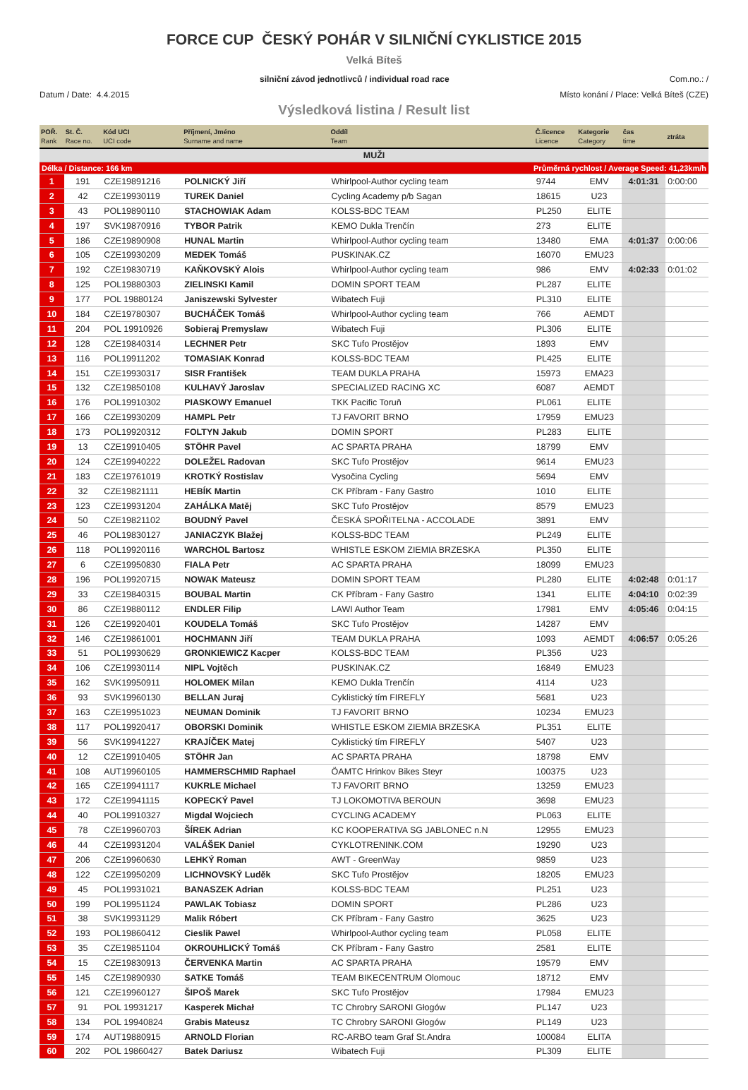FORCE CUP ČESKÝ POHÁR V SILNIČNÍ CYKLISTICE 2015
Velká Bíteš
silniční závod jednotlivců / individual road race Com.no.: /
Datum / Date: 4.4.2015 Místo konání / Place: Velká Bíteš (CZE)
Výsledková listina / Result list
| POŘ. Rank | St. Č. Race no. | Kód UCI UCI code | Příjmení, Jméno Surname and name | Oddíl Team | Č.licence Licence | Kategorie Category | čas time | ztráta |
| --- | --- | --- | --- | --- | --- | --- | --- | --- |
| MUŽI | | | | | | | | |
| Délka / Distance: 166 km | | | | Průměrná rychlost / Average Speed: 41,23km/h | | | | |
| 1 | 191 | CZE19891216 | POLNICKÝ Jiří | Whirlpool-Author cycling team | 9744 | EMV | 4:01:31 | 0:00:00 |
| 2 | 42 | CZE19930119 | TUREK Daniel | Cycling Academy p/b Sagan | 18615 | U23 | | |
| 3 | 43 | POL19890110 | STACHOWIAK Adam | KOLSS-BDC TEAM | PL250 | ELITE | | |
| 4 | 197 | SVK19870916 | TYBOR Patrik | KEMO Dukla Trenčín | 273 | ELITE | | |
| 5 | 186 | CZE19890908 | HUNAL Martin | Whirlpool-Author cycling team | 13480 | EMA | 4:01:37 | 0:00:06 |
| 6 | 105 | CZE19930209 | MEDEK Tomáš | PUSKINAK.CZ | 16070 | EMU23 | | |
| 7 | 192 | CZE19830719 | KAŇKOVSKÝ Alois | Whirlpool-Author cycling team | 986 | EMV | 4:02:33 | 0:01:02 |
| 8 | 125 | POL19880303 | ZIELINSKI Kamil | DOMIN SPORT TEAM | PL287 | ELITE | | |
| 9 | 177 | POL 19880124 | Janiszewski Sylvester | Wibatech Fuji | PL310 | ELITE | | |
| 10 | 184 | CZE19780307 | BUCHÁČEK Tomáš | Whirlpool-Author cycling team | 766 | AEMDT | | |
| 11 | 204 | POL 19910926 | Sobieraj Premyslaw | Wibatech Fuji | PL306 | ELITE | | |
| 12 | 128 | CZE19840314 | LECHNER Petr | SKC Tufo Prostějov | 1893 | EMV | | |
| 13 | 116 | POL19911202 | TOMASIAK Konrad | KOLSS-BDC TEAM | PL425 | ELITE | | |
| 14 | 151 | CZE19930317 | SISR František | TEAM DUKLA PRAHA | 15973 | EMA23 | | |
| 15 | 132 | CZE19850108 | KULHAVÝ Jaroslav | SPECIALIZED RACING XC | 6087 | AEMDT | | |
| 16 | 176 | POL19910302 | PIASKOWY Emanuel | TKK Pacific Toruň | PL061 | ELITE | | |
| 17 | 166 | CZE19930209 | HAMPL Petr | TJ FAVORIT BRNO | 17959 | EMU23 | | |
| 18 | 173 | POL19920312 | FOLTYN Jakub | DOMIN SPORT | PL283 | ELITE | | |
| 19 | 13 | CZE19910405 | STÖHR Pavel | AC SPARTA PRAHA | 18799 | EMV | | |
| 20 | 124 | CZE19940222 | DOLEŽEL Radovan | SKC Tufo Prostějov | 9614 | EMU23 | | |
| 21 | 183 | CZE19761019 | KROTKÝ Rostislav | Vysočina Cycling | 5694 | EMV | | |
| 22 | 32 | CZE19821111 | HEBÍK Martin | CK Příbram - Fany Gastro | 1010 | ELITE | | |
| 23 | 123 | CZE19931204 | ZAHÁLKA Matěj | SKC Tufo Prostějov | 8579 | EMU23 | | |
| 24 | 50 | CZE19821102 | BOUDNÝ Pavel | ČESKÁ SPOŘITELNA - ACCOLADE | 3891 | EMV | | |
| 25 | 46 | POL19830127 | JANIACZYK Blažej | KOLSS-BDC TEAM | PL249 | ELITE | | |
| 26 | 118 | POL19920116 | WARCHOL Bartosz | WHISTLE ESKOM ZIEMIA BRZESKA | PL350 | ELITE | | |
| 27 | 6 | CZE19950830 | FIALA Petr | AC SPARTA PRAHA | 18099 | EMU23 | | |
| 28 | 196 | POL19920715 | NOWAK Mateusz | DOMIN SPORT TEAM | PL280 | ELITE | 4:02:48 | 0:01:17 |
| 29 | 33 | CZE19840315 | BOUBAL Martin | CK Příbram - Fany Gastro | 1341 | ELITE | 4:04:10 | 0:02:39 |
| 30 | 86 | CZE19880112 | ENDLER Filip | LAWI Author Team | 17981 | EMV | 4:05:46 | 0:04:15 |
| 31 | 126 | CZE19920401 | KOUDELA Tomáš | SKC Tufo Prostějov | 14287 | EMV | | |
| 32 | 146 | CZE19861001 | HOCHMANN Jiří | TEAM DUKLA PRAHA | 1093 | AEMDT | 4:06:57 | 0:05:26 |
| 33 | 51 | POL19930629 | GRONKIEWICZ Kacper | KOLSS-BDC TEAM | PL356 | U23 | | |
| 34 | 106 | CZE19930114 | NIPL Vojtěch | PUSKINAK.CZ | 16849 | EMU23 | | |
| 35 | 162 | SVK19950911 | HOLOMEK Milan | KEMO Dukla Trenčín | 4114 | U23 | | |
| 36 | 93 | SVK19960130 | BELLAN Juraj | Cyklistický tím FIREFLY | 5681 | U23 | | |
| 37 | 163 | CZE19951023 | NEUMAN Dominik | TJ FAVORIT BRNO | 10234 | EMU23 | | |
| 38 | 117 | POL19920417 | OBORSKI Dominik | WHISTLE ESKOM ZIEMIA BRZESKA | PL351 | ELITE | | |
| 39 | 56 | SVK19941227 | KRAJÍČEK Matej | Cyklistický tím FIREFLY | 5407 | U23 | | |
| 40 | 12 | CZE19910405 | STÖHR Jan | AC SPARTA PRAHA | 18798 | EMV | | |
| 41 | 108 | AUT19960105 | HAMMERSCHMID Raphael | ÖAMTC Hrinkov Bikes Steyr | 100375 | U23 | | |
| 42 | 165 | CZE19941117 | KUKRLE Michael | TJ FAVORIT BRNO | 13259 | EMU23 | | |
| 43 | 172 | CZE19941115 | KOPECKÝ Pavel | TJ LOKOMOTIVA BEROUN | 3698 | EMU23 | | |
| 44 | 40 | POL19910327 | Migdal Wojciech | CYCLING ACADEMY | PL063 | ELITE | | |
| 45 | 78 | CZE19960703 | ŠÍREK Adrian | KC KOOPERATIVA SG JABLONEC n.N | 12955 | EMU23 | | |
| 46 | 44 | CZE19931204 | VALÁŠEK Daniel | CYKLOTRENINK.COM | 19290 | U23 | | |
| 47 | 206 | CZE19960630 | LEHKÝ Roman | AWT - GreenWay | 9859 | U23 | | |
| 48 | 122 | CZE19950209 | LICHNOVSKÝ Luděk | SKC Tufo Prostějov | 18205 | EMU23 | | |
| 49 | 45 | POL19931021 | BANASZEK Adrian | KOLSS-BDC TEAM | PL251 | U23 | | |
| 50 | 199 | POL19951124 | PAWLAK Tobiasz | DOMIN SPORT | PL286 | U23 | | |
| 51 | 38 | SVK19931129 | Malik Róbert | CK Příbram - Fany Gastro | 3625 | U23 | | |
| 52 | 193 | POL19860412 | Cieslik Pawel | Whirlpool-Author cycling team | PL058 | ELITE | | |
| 53 | 35 | CZE19851104 | OKROUHLICKÝ Tomáš | CK Příbram - Fany Gastro | 2581 | ELITE | | |
| 54 | 15 | CZE19830913 | ČERVENKA Martin | AC SPARTA PRAHA | 19579 | EMV | | |
| 55 | 145 | CZE19890930 | SATKE Tomáš | TEAM BIKECENTRUM Olomouc | 18712 | EMV | | |
| 56 | 121 | CZE19960127 | ŠIPOŠ Marek | SKC Tufo Prostějov | 17984 | EMU23 | | |
| 57 | 91 | POL 19931217 | Kasperek Michał | TC Chrobry SARONI Głogów | PL147 | U23 | | |
| 58 | 134 | POL 19940824 | Grabis Mateusz | TC Chrobry SARONI Głogów | PL149 | U23 | | |
| 59 | 174 | AUT19880915 | ARNOLD Florian | RC-ARBO team Graf St.Andra | 100084 | ELITA | | |
| 60 | 202 | POL 19860427 | Batek Dariusz | Wibatech Fuji | PL309 | ELITE | | |